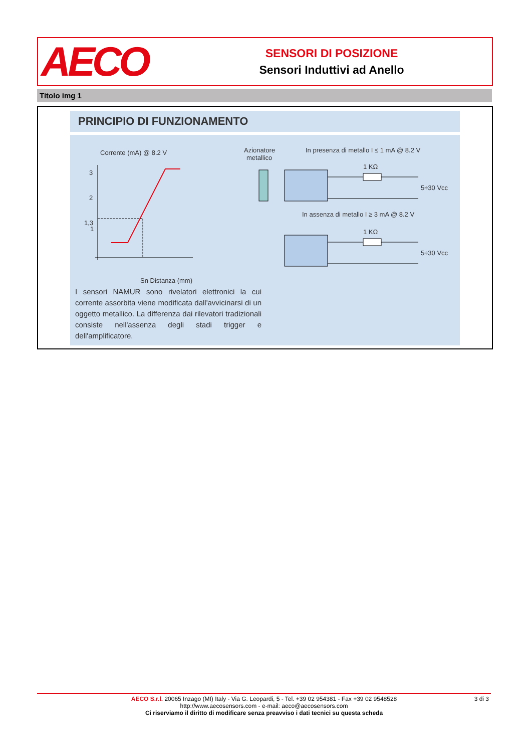AECO
SENSORI DI POSIZIONE
Sensori Induttivi ad Anello
Titolo img 1
PRINCIPIO DI FUNZIONAMENTO
Corrente (mA) @ 8.2 V
3
2
1,3
1
Sn Distanza (mm)
Azionatore
metallico
In presenza di metallo I ≤ 1 mA @ 8.2 V
1 KΩ
5÷30 Vcc
In assenza di metallo I ≥ 3 mA @ 8.2 V
1 KΩ
5÷30 Vcc
I sensori NAMUR sono rivelatori elettronici la cui corrente assorbita viene modificata dall'avvicinarsi di un oggetto metallico. La differenza dai rilevatori tradizionali consiste nell'assenza degli stadi trigger e dell'amplificatore.
3 di 3 AECO S.r.l. 20065 Inzago (MI) Italy - Via G. Leopardi, 5 - Tel. +39 02 954381 - Fax +39 02 9548528
http://www.aecosensors.com - e-mail: aeco@aecosensors.com
Ci riserviamo il diritto di modificare senza preavviso i dati tecnici su questa scheda